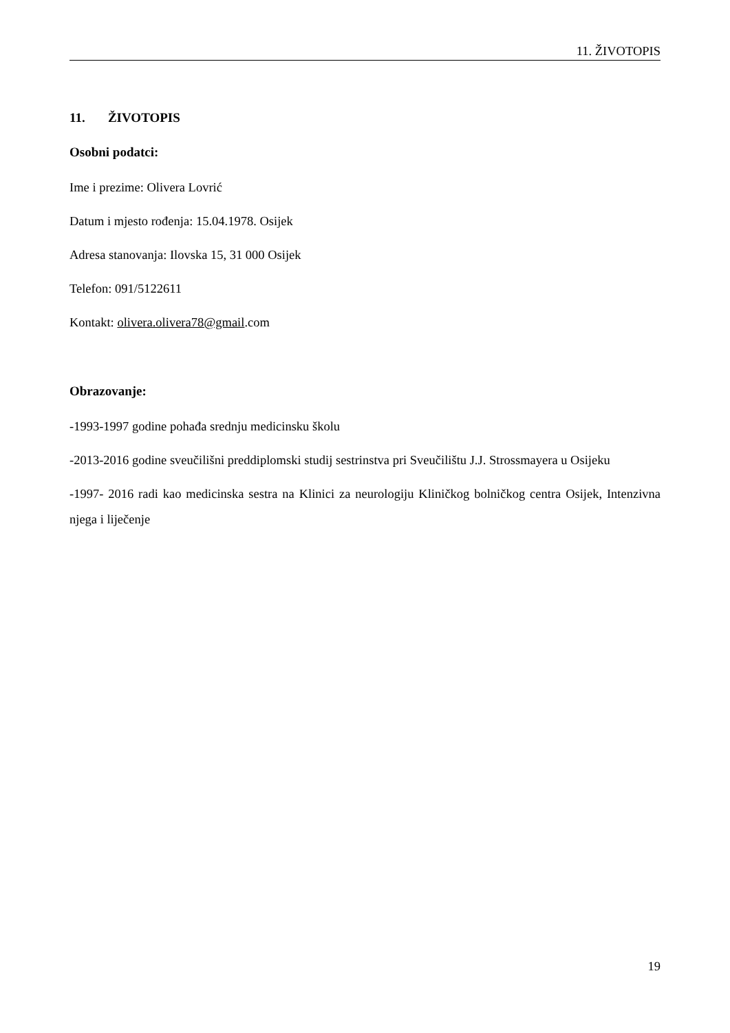11. ŽIVOTOPIS
11. ŽIVOTOPIS
Osobni podatci:
Ime i prezime: Olivera Lovrić
Datum i mjesto rođenja: 15.04.1978. Osijek
Adresa stanovanja: Ilovska 15, 31 000 Osijek
Telefon: 091/5122611
Kontakt: olivera.olivera78@gmail.com
Obrazovanje:
-1993-1997 godine pohađa srednju medicinsku školu
-2013-2016 godine sveučilišni preddiplomski studij sestrinstva pri Sveučilištu J.J. Strossmayera u Osijeku
-1997- 2016 radi kao medicinska sestra na Klinici za neurologiju Kliničkog bolničkog centra Osijek, Intenzivna njega i liječenje
19